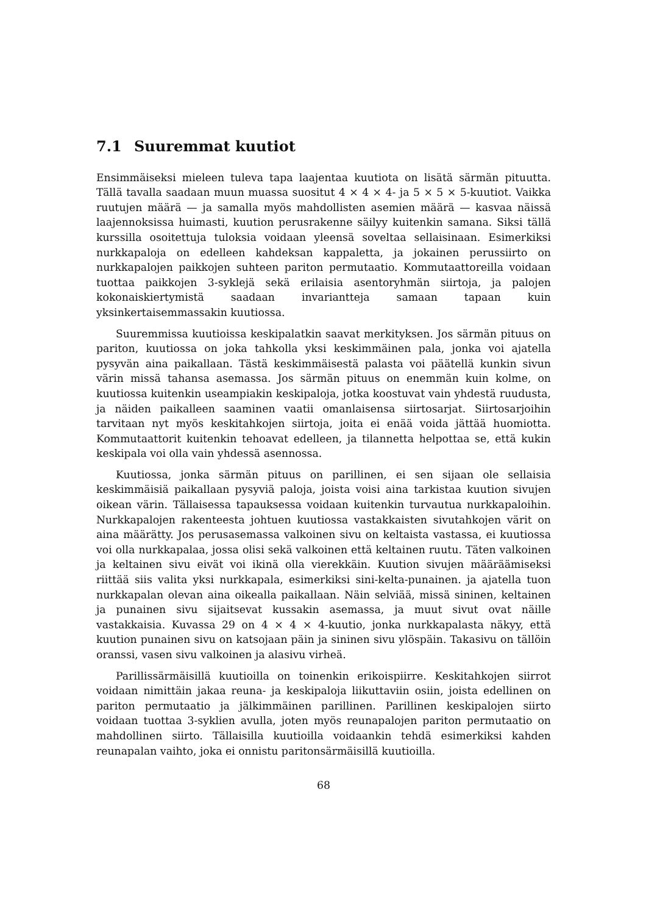7.1 Suuremmat kuutiot
Ensimmäiseksi mieleen tuleva tapa laajentaa kuutiota on lisätä särmän pituutta. Tällä tavalla saadaan muun muassa suositut 4 × 4 × 4- ja 5 × 5 × 5-kuutiot. Vaikka ruutujen määrä — ja samalla myös mahdollisten asemien määrä — kasvaa näissä laajennoksissa huimasti, kuution perusrakenne säilyy kuitenkin samana. Siksi tällä kurssilla osoitettuja tuloksia voidaan yleensä soveltaa sellaisinaan. Esimerkiksi nurkkapaloja on edelleen kahdeksan kappaletta, ja jokainen perussiirto on nurkkapalojen paikkojen suhteen pariton permutaatio. Kommutaattoreilla voidaan tuottaa paikkojen 3-syklejä sekä erilaisia asentoryhmän siirtoja, ja palojen kokonaiskiertymistä saadaan invariantteja samaan tapaan kuin yksinkertaisemmassakin kuutiossa.
Suuremmissa kuutioissa keskipalatkin saavat merkityksen. Jos särmän pituus on pariton, kuutiossa on joka tahkolla yksi keskimmäinen pala, jonka voi ajatella pysyvän aina paikallaan. Tästä keskimmäisestä palasta voi päätellä kunkin sivun värin missä tahansa asemassa. Jos särmän pituus on enemmän kuin kolme, on kuutiossa kuitenkin useampiakin keskipaloja, jotka koostuvat vain yhdestä ruudusta, ja näiden paikalleen saaminen vaatii omanlaisensa siirtosarjat. Siirtosarjoihin tarvitaan nyt myös keskitahkojen siirtoja, joita ei enää voida jättää huomiotta. Kommutaattorit kuitenkin tehoavat edelleen, ja tilannetta helpottaa se, että kukin keskipala voi olla vain yhdessä asennossa.
Kuutiossa, jonka särmän pituus on parillinen, ei sen sijaan ole sellaisia keskimmäisiä paikallaan pysyviä paloja, joista voisi aina tarkistaa kuution sivujen oikean värin. Tällaisessa tapauksessa voidaan kuitenkin turvautua nurkkapaloihin. Nurkkapalojen rakenteesta johtuen kuutiossa vastakkaisten sivutahkojen värit on aina määrätty. Jos perusasemassa valkoinen sivu on keltaista vastassa, ei kuutiossa voi olla nurkkapalaa, jossa olisi sekä valkoinen että keltainen ruutu. Täten valkoinen ja keltainen sivu eivät voi ikinä olla vierekkäin. Kuution sivujen määräämiseksi riittää siis valita yksi nurkkapala, esimerkiksi sini-kelta-punainen. ja ajatella tuon nurkkapalan olevan aina oikealla paikallaan. Näin selviää, missä sininen, keltainen ja punainen sivu sijaitsevat kussakin asemassa, ja muut sivut ovat näille vastakkaisia. Kuvassa 29 on 4 × 4 × 4-kuutio, jonka nurkkapalasta näkyy, että kuution punainen sivu on katsojaan päin ja sininen sivu ylöspäin. Takasivu on tällöin oranssi, vasen sivu valkoinen ja alasivu virheä.
Parillissärmäisillä kuutioilla on toinenkin erikoispiirre. Keskitahkojen siirrot voidaan nimittäin jakaa reuna- ja keskipaloja liikuttaviin osiin, joista edellinen on pariton permutaatio ja jälkimmäinen parillinen. Parillinen keskipalojen siirto voidaan tuottaa 3-syklien avulla, joten myös reunapalojen pariton permutaatio on mahdollinen siirto. Tällaisilla kuutioilla voidaankin tehdä esimerkiksi kahden reunapalan vaihto, joka ei onnistu paritonsärmäisillä kuutioilla.
68